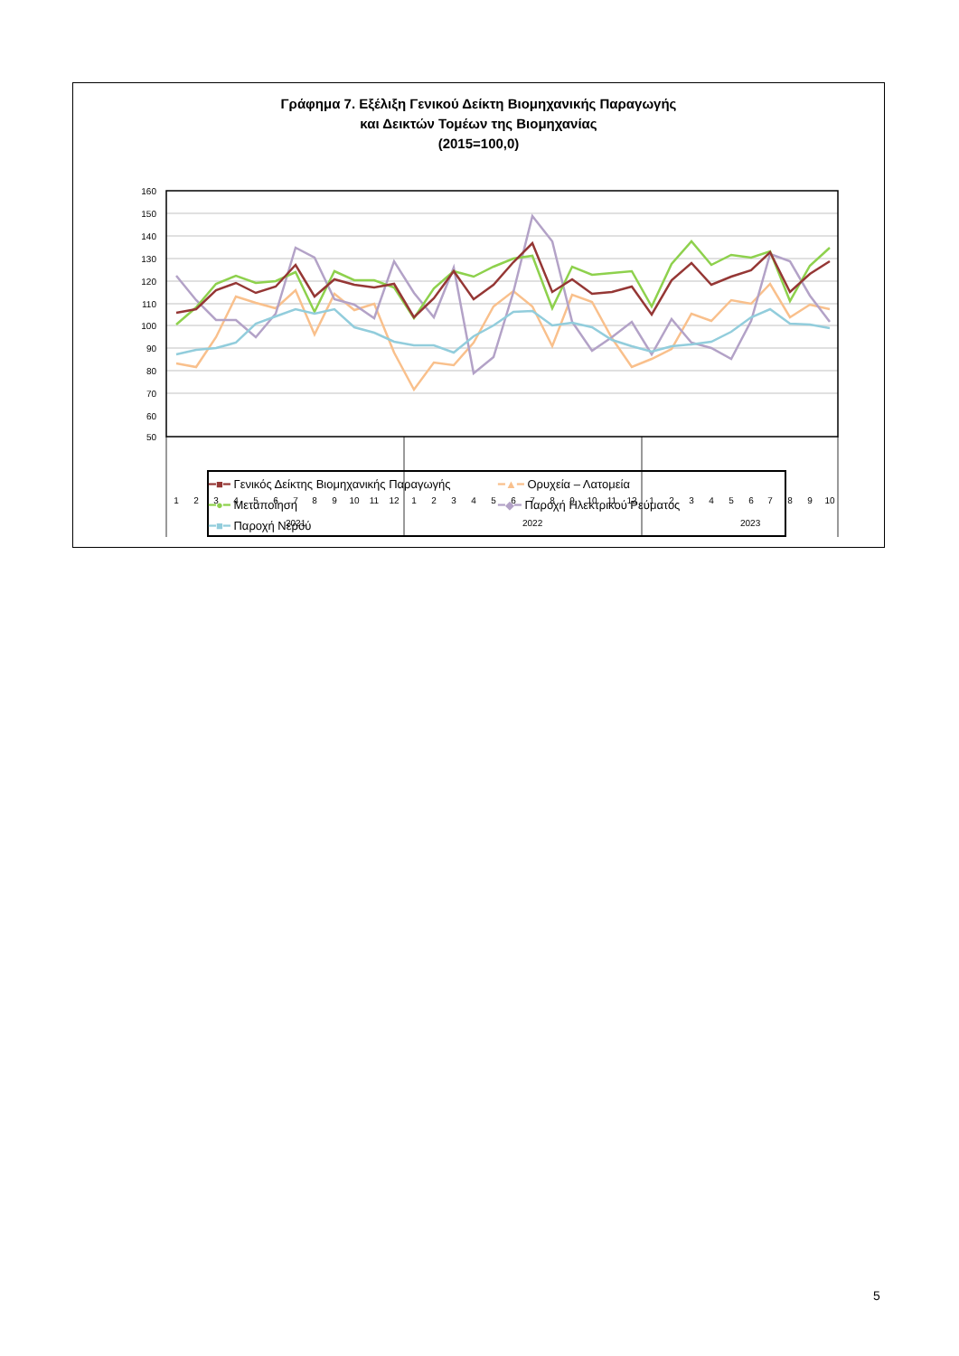Γράφημα 7. Εξέλιξη Γενικού Δείκτη Βιομηχανικής Παραγωγής
και Δεικτών Τομέων της Βιομηχανίας
(2015=100,0)
160
150
140
130
120
110
100
90
80
70
60
50
2021
2022
2023
1
2
3
4
5
6
7
8
9
10
11
12
1
2
3
4
5
6
7
8
9
10
11
12
1
2
3
4
5
6
7
8
9
10
━■━ Γενικός Δείκτης Βιομηχανικής Παραγωγής
━▲━ Ορυχεία – Λατομεία
━●━ Μεταποίηση
━◆━ Παροχή Ηλεκτρικού Ρεύματος
━■━ Παροχή Νερού
5